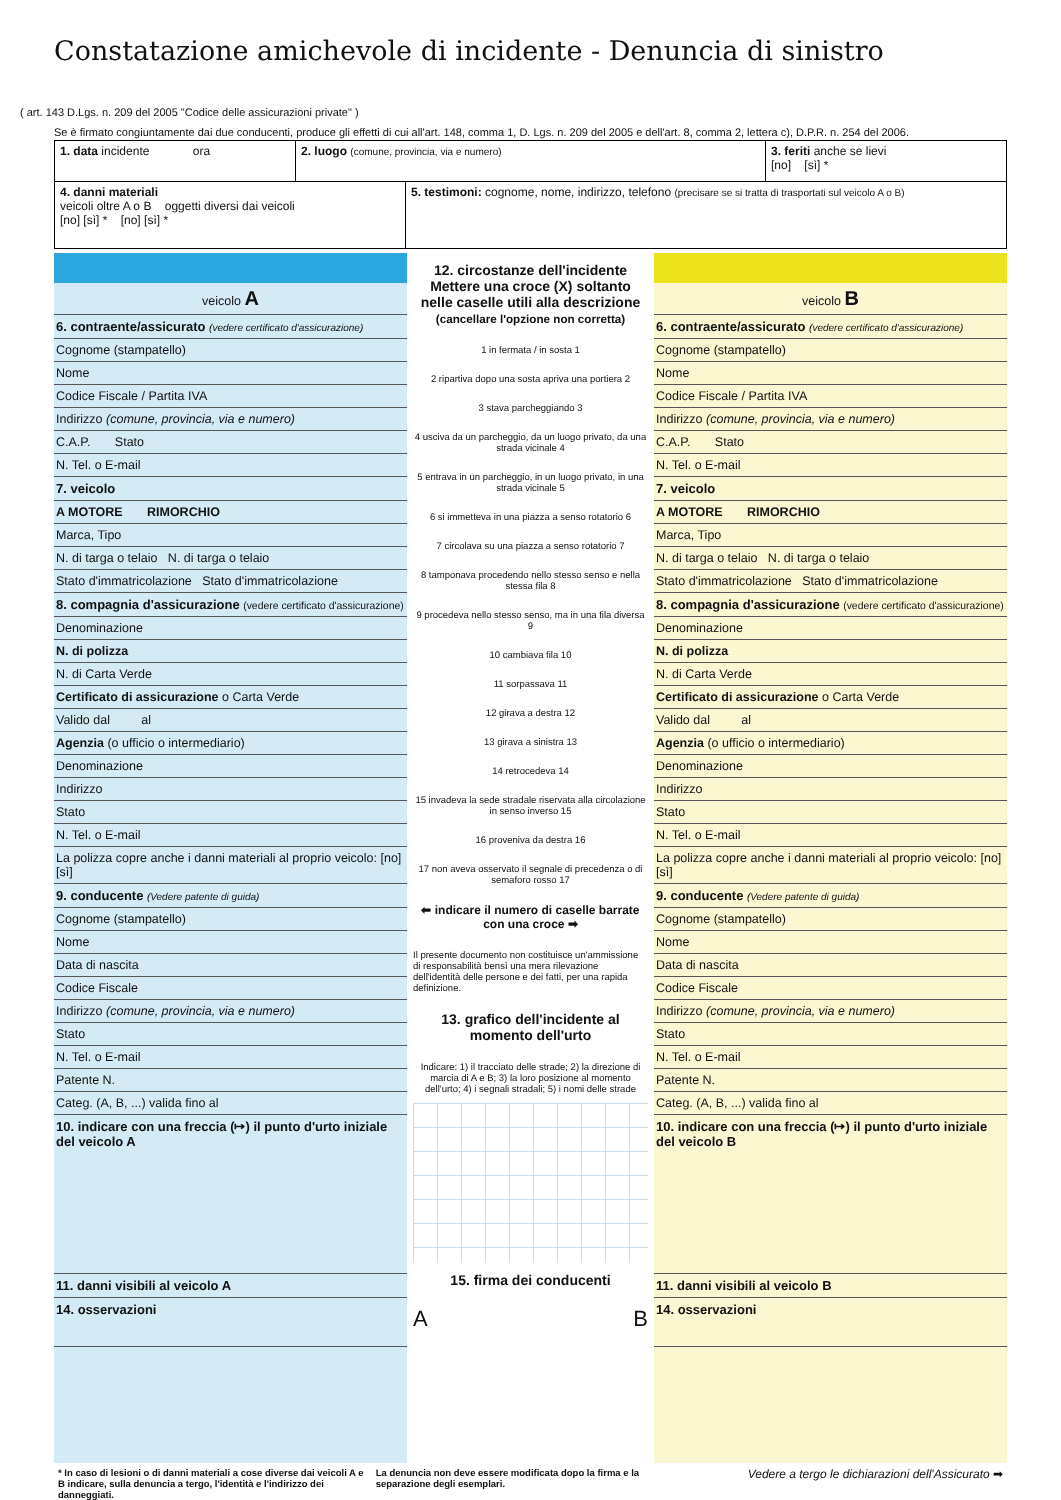Constatazione amichevole di incidente - Denuncia di sinistro
( art. 143 D.Lgs. n. 209 del 2005 "Codice delle assicurazioni private" )
Se è firmato congiuntamente dai due conducenti, produce gli effetti di cui all'art. 148, comma 1, D. Lgs. n. 209 del 2005 e dell'art. 8, comma 2, lettera c), D.P.R. n. 254 del 2006.
1. data incidente ora
2. luogo (comune, provincia, via e numero)
3. feriti anche se lievi
[no] [sì] *
4. danni materiali
veicoli oltre A o B oggetti diversi dai veicoli
[no] [sì] * [no] [sì] *
5. testimoni: cognome, nome, indirizzo, telefono (precisare se si tratta di trasportati sul veicolo A o B)
veicolo A
6. contraente/assicurato (vedere certificato d'assicurazione)
Cognome (stampatello)
Nome
Codice Fiscale / Partita IVA
Indirizzo (comune, provincia, via e numero)
C.A.P. Stato
N. Tel. o E-mail
7. veicolo
A MOTORE RIMORCHIO
Marca, Tipo
N. di targa o telaio N. di targa o telaio
Stato d'immatricolazione Stato d'immatricolazione
8. compagnia d'assicurazione (vedere certificato d'assicurazione)
Denominazione
N. di polizza
N. di Carta Verde
Certificato di assicurazione o Carta Verde
Valido dal al
Agenzia (o ufficio o intermediario)
Denominazione
Indirizzo
Stato
N. Tel. o E-mail
La polizza copre anche i danni materiali al proprio veicolo: [no] [sì]
9. conducente (Vedere patente di guida)
Cognome (stampatello)
Nome
Data di nascita
Codice Fiscale
Indirizzo (comune, provincia, via e numero)
Stato
N. Tel. o E-mail
Patente N.
Categ. (A, B, ...) valida fino al
10. indicare con una freccia (↦) il punto d'urto iniziale del veicolo A
11. danni visibili al veicolo A
14. osservazioni
12. circostanze dell'incidente
Mettere una croce (X) soltanto nelle caselle utili alla descrizione
(cancellare l'opzione non corretta)
1 in fermata / in sosta 1
2 ripartiva dopo una sosta apriva una portiera 2
3 stava parcheggiando 3
4 usciva da un parcheggio, da un luogo privato, da una strada vicinale 4
5 entrava in un parcheggio, in un luogo privato, in una strada vicinale 5
6 si immetteva in una piazza a senso rotatorio 6
7 circolava su una piazza a senso rotatorio 7
8 tamponava procedendo nello stesso senso e nella stessa fila 8
9 procedeva nello stesso senso, ma in una fila diversa 9
10 cambiava fila 10
11 sorpassava 11
12 girava a destra 12
13 girava a sinistra 13
14 retrocedeva 14
15 invadeva la sede stradale riservata alla circolazione in senso inverso 15
16 proveniva da destra 16
17 non aveva osservato il segnale di precedenza o di semaforo rosso 17
⬅ indicare il numero di caselle barrate con una croce ➡
Il presente documento non costituisce un'ammissione di responsabilità bensì una mera rilevazione dell'identità delle persone e dei fatti, per una rapida definizione.
13. grafico dell'incidente al momento dell'urto
Indicare: 1) il tracciato delle strade; 2) la direzione di marcia di A e B; 3) la loro posizione al momento dell'urto; 4) i segnali stradali; 5) i nomi delle strade
15. firma dei conducenti
A B
veicolo B
6. contraente/assicurato (vedere certificato d'assicurazione)
Cognome (stampatello)
Nome
Codice Fiscale / Partita IVA
Indirizzo (comune, provincia, via e numero)
C.A.P. Stato
N. Tel. o E-mail
7. veicolo
A MOTORE RIMORCHIO
Marca, Tipo
N. di targa o telaio N. di targa o telaio
Stato d'immatricolazione Stato d'immatricolazione
8. compagnia d'assicurazione (vedere certificato d'assicurazione)
Denominazione
N. di polizza
N. di Carta Verde
Certificato di assicurazione o Carta Verde
Valido dal al
Agenzia (o ufficio o intermediario)
Denominazione
Indirizzo
Stato
N. Tel. o E-mail
La polizza copre anche i danni materiali al proprio veicolo: [no] [sì]
9. conducente (Vedere patente di guida)
Cognome (stampatello)
Nome
Data di nascita
Codice Fiscale
Indirizzo (comune, provincia, via e numero)
Stato
N. Tel. o E-mail
Patente N.
Categ. (A, B, ...) valida fino al
10. indicare con una freccia (↦) il punto d'urto iniziale del veicolo B
11. danni visibili al veicolo B
14. osservazioni
* In caso di lesioni o di danni materiali a cose diverse dai veicoli A e B indicare, sulla denuncia a tergo, l'identità e l'indirizzo dei danneggiati.
La denuncia non deve essere modificata dopo la firma e la separazione degli esemplari.
Vedere a tergo le dichiarazioni dell'Assicurato ➡